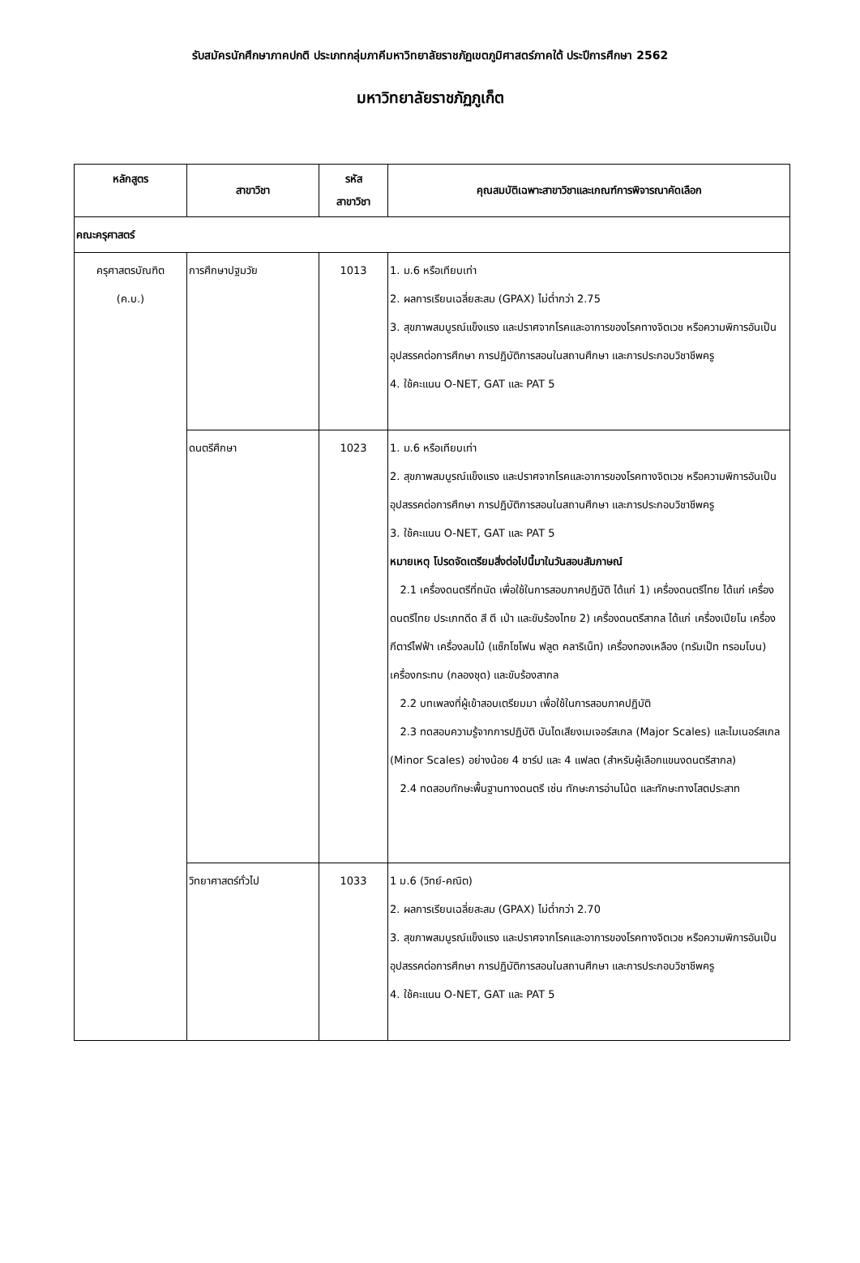รับสมัครนักศึกษาภาคปกติ ประเภทกลุ่มภาคีมหาวิทยาลัยราชภัฏเขตภูมิศาสตร์ภาคใต้ ประปีการศึกษา 2562
มหาวิทยาลัยราชภัฏภูเก็ต
| หลักสูตร | สาขาวิชา | รหัส สาขาวิชา | คุณสมบัติเฉพาะสาขาวิชาและเกณฑ์การพิจารณาคัดเลือก |
| --- | --- | --- | --- |
| คณะครุศาสตร์ | | | |
| ครุศาสตรบัณฑิต (ค.บ.) | การศึกษาปฐมวัย | 1013 | 1. ม.6 หรือเทียบเท่า 2. ผลการเรียนเฉลี่ยสะสม (GPAX) ไม่ต่ำกว่า 2.75 3. สุขภาพสมบูรณ์แข็งแรง และปราศจากโรคและอาการของโรคทางจิตเวช หรือความพิการอันเป็นอุปสรรคต่อการศึกษา การปฏิบัติการสอนในสถานศึกษา และการประกอบวิชาชีพครู 4. ใช้คะแนน O-NET, GAT และ PAT 5 |
| | ดนตรีศึกษา | 1023 | 1. ม.6 หรือเทียบเท่า 2. สุขภาพสมบูรณ์แข็งแรง และปราศจากโรคและอาการของโรคทางจิตเวช หรือความพิการอันเป็นอุปสรรคต่อการศึกษา การปฏิบัติการสอนในสถานศึกษา และการประกอบวิชาชีพครู 3. ใช้คะแนน O-NET, GAT และ PAT 5 หมายเหตุ โปรดจัดเตรียมสิ่งต่อไปนี้มาในวันสอบสัมภาษณ์ 2.1 เครื่องดนตรีที่ถนัด เพื่อใช้ในการสอบภาคปฏิบัติ ได้แก่ 1) เครื่องดนตรีไทย ได้แก่ เครื่องดนตรีไทย ประเภทดีด สี ตี เป่า และขับร้องไทย 2) เครื่องดนตรีสากล ได้แก่ เครื่องเปียโน เครื่องกีตาร์ไฟฟ้า เครื่องลมไม้ (แซ็กโซโฟน ฟลูต คลาริเน็ท) เครื่องทองเหลือง (ทรัมเป็ท ทรอมโบน) เครื่องกระทบ (กลองชุด) และขับร้องสากล 2.2 บทเพลงที่ผู้เข้าสอบเตรียมมา เพื่อใช้ในการสอบภาคปฏิบัติ 2.3 ทดสอบความรู้จากการปฏิบัติ บันไดเสียงเมเจอร์สเกล (Major Scales) และไมเนอร์สเกล (Minor Scales) อย่างน้อย 4 ชาร์ป และ 4 แฟลต (สำหรับผู้เลือกแขนงดนตรีสากล) 2.4 ทดสอบทักษะพื้นฐานทางดนตรี เช่น ทักษะการอ่านโน้ต และทักษะทางโสตประสาท |
| | วิทยาศาสตร์ทั่วไป | 1033 | 1 ม.6 (วิทย์-คณิต) 2. ผลการเรียนเฉลี่ยสะสม (GPAX) ไม่ต่ำกว่า 2.70 3. สุขภาพสมบูรณ์แข็งแรง และปราศจากโรคและอาการของโรคทางจิตเวช หรือความพิการอันเป็นอุปสรรคต่อการศึกษา การปฏิบัติการสอนในสถานศึกษา และการประกอบวิชาชีพครู 4. ใช้คะแนน O-NET, GAT และ PAT 5 |